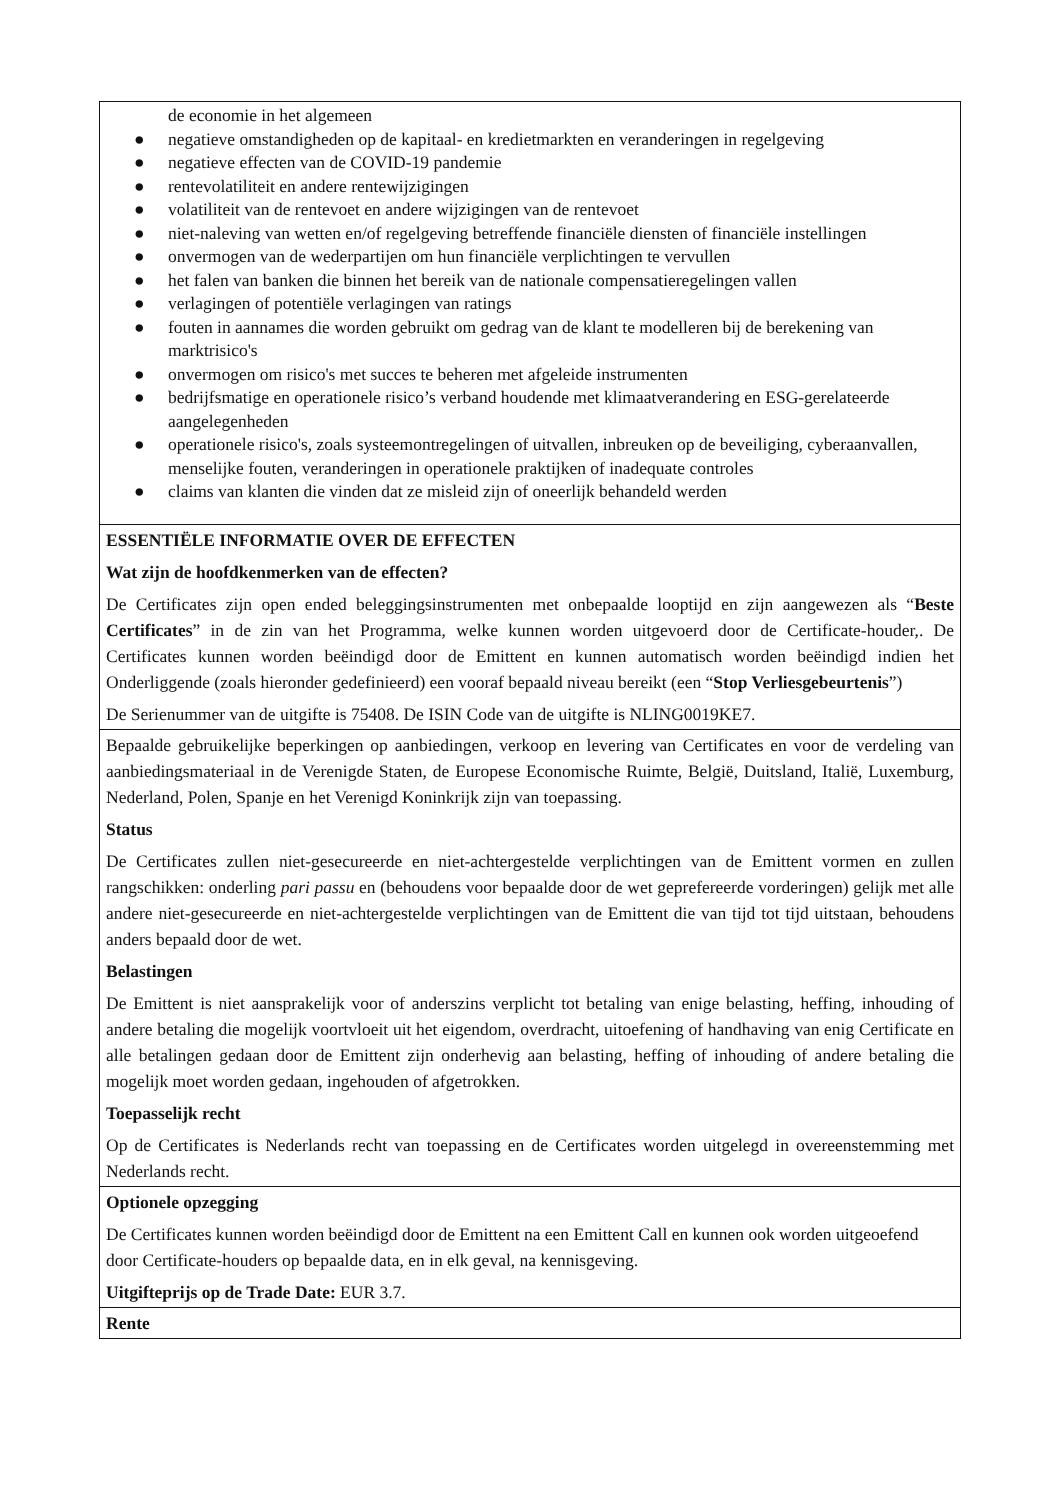de economie in het algemeen
● negatieve omstandigheden op de kapitaal- en kredietmarkten en veranderingen in regelgeving
● negatieve effecten van de COVID-19 pandemie
● rentevolatiliteit en andere rentewijzigingen
● volatiliteit van de rentevoet en andere wijzigingen van de rentevoet
● niet-naleving van wetten en/of regelgeving betreffende financiële diensten of financiële instellingen
● onvermogen van de wederpartijen om hun financiële verplichtingen te vervullen
● het falen van banken die binnen het bereik van de nationale compensatieregelingen vallen
● verlagingen of potentiële verlagingen van ratings
● fouten in aannames die worden gebruikt om gedrag van de klant te modelleren bij de berekening van marktrisico's
● onvermogen om risico's met succes te beheren met afgeleide instrumenten
● bedrijfsmatige en operationele risico’s verband houdende met klimaatverandering en ESG-gerelateerde aangelegenheden
● operationele risico's, zoals systeemontregelingen of uitvallen, inbreuken op de beveiliging, cyberaanvallen, menselijke fouten, veranderingen in operationele praktijken of inadequate controles
● claims van klanten die vinden dat ze misleid zijn of oneerlijk behandeld werden
ESSENTIËLE INFORMATIE OVER DE EFFECTEN
Wat zijn de hoofdkenmerken van de effecten?
De Certificates zijn open ended beleggingsinstrumenten met onbepaalde looptijd en zijn aangewezen als “Beste Certificates” in de zin van het Programma, welke kunnen worden uitgevoerd door de Certificate-houder,. De Certificates kunnen worden beëindigd door de Emittent en kunnen automatisch worden beëindigd indien het Onderliggende (zoals hieronder gedefinieerd) een vooraf bepaald niveau bereikt (een “Stop Verliesgebeurtenis”)
De Serienummer van de uitgifte is 75408. De ISIN Code van de uitgifte is NLING0019KE7.
Bepaalde gebruikelijke beperkingen op aanbiedingen, verkoop en levering van Certificates en voor de verdeling van aanbiedingsmateriaal in de Verenigde Staten, de Europese Economische Ruimte, België, Duitsland, Italië, Luxemburg, Nederland, Polen, Spanje en het Verenigd Koninkrijk zijn van toepassing.
Status
De Certificates zullen niet-gesecureerde en niet-achtergestelde verplichtingen van de Emittent vormen en zullen rangschikken: onderling pari passu en (behoudens voor bepaalde door de wet geprefereerde vorderingen) gelijk met alle andere niet-gesecureerde en niet-achtergestelde verplichtingen van de Emittent die van tijd tot tijd uitstaan, behoudens anders bepaald door de wet.
Belastingen
De Emittent is niet aansprakelijk voor of anderszins verplicht tot betaling van enige belasting, heffing, inhouding of andere betaling die mogelijk voortvloeit uit het eigendom, overdracht, uitoefening of handhaving van enig Certificate en alle betalingen gedaan door de Emittent zijn onderhevig aan belasting, heffing of inhouding of andere betaling die mogelijk moet worden gedaan, ingehouden of afgetrokken.
Toepasselijk recht
Op de Certificates is Nederlands recht van toepassing en de Certificates worden uitgelegd in overeenstemming met Nederlands recht.
Optionele opzegging
De Certificates kunnen worden beëindigd door de Emittent na een Emittent Call en kunnen ook worden uitgeoefend door Certificate-houders op bepaalde data, en in elk geval, na kennisgeving.
Uitgifteprijs op de Trade Date: EUR 3.7.
Rente